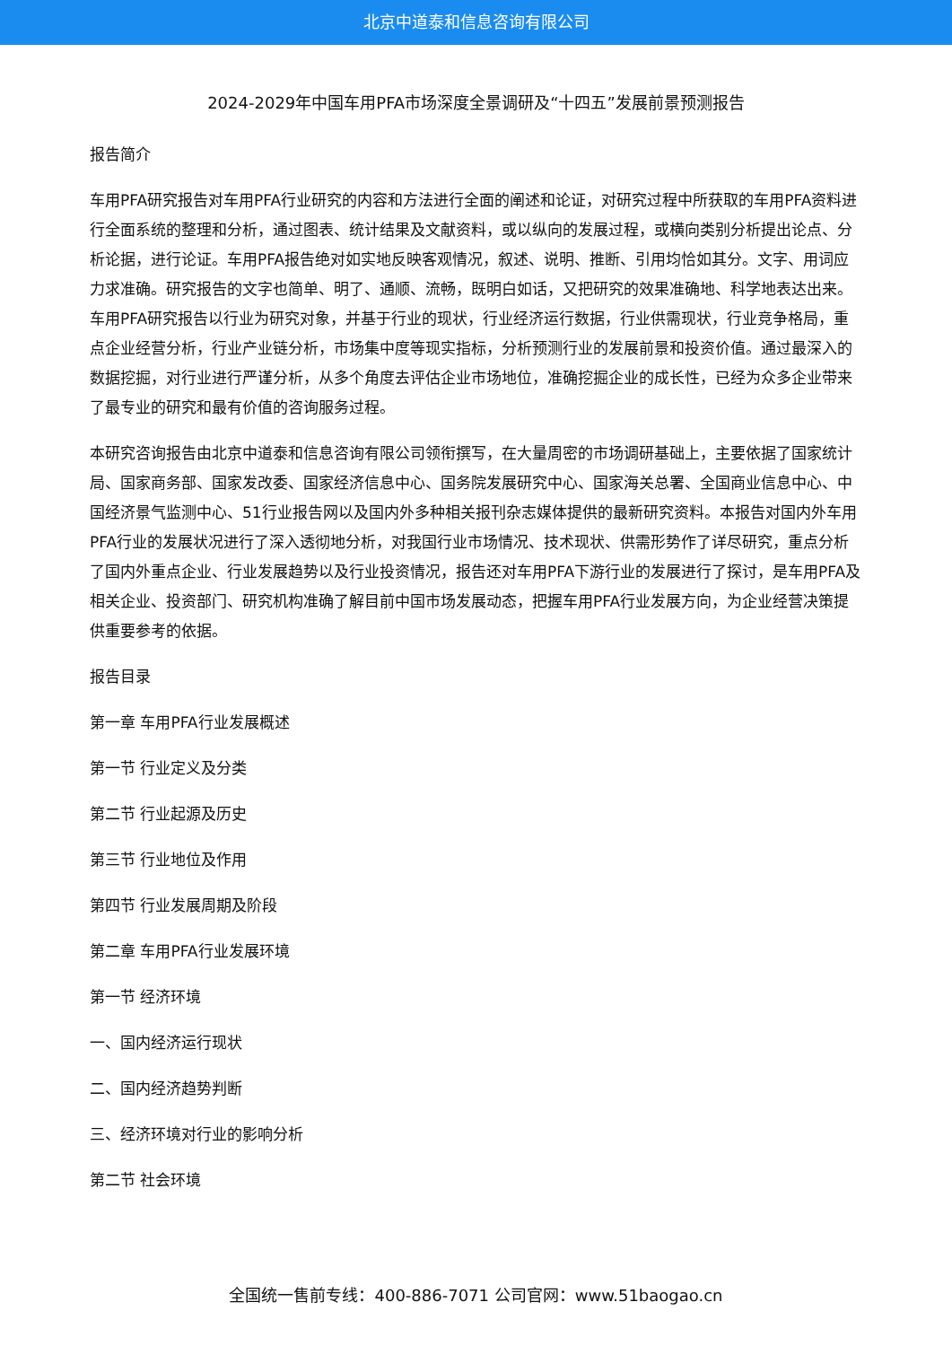北京中道泰和信息咨询有限公司
2024-2029年中国车用PFA市场深度全景调研及“十四五”发展前景预测报告
报告简介
车用PFA研究报告对车用PFA行业研究的内容和方法进行全面的阐述和论证，对研究过程中所获取的车用PFA资料进行全面系统的整理和分析，通过图表、统计结果及文献资料，或以纵向的发展过程，或横向类别分析提出论点、分析论据，进行论证。车用PFA报告绝对如实地反映客观情况，叙述、说明、推断、引用均恰如其分。文字、用词应力求准确。研究报告的文字也简单、明了、通顺、流畅，既明白如话，又把研究的效果准确地、科学地表达出来。车用PFA研究报告以行业为研究对象，并基于行业的现状，行业经济运行数据，行业供需现状，行业竞争格局，重点企业经营分析，行业产业链分析，市场集中度等现实指标，分析预测行业的发展前景和投资价值。通过最深入的数据挖掘，对行业进行严谨分析，从多个角度去评估企业市场地位，准确挖掘企业的成长性，已经为众多企业带来了最专业的研究和最有价值的咨询服务过程。
本研究咨询报告由北京中道泰和信息咨询有限公司领衔撰写，在大量周密的市场调研基础上，主要依据了国家统计局、国家商务部、国家发改委、国家经济信息中心、国务院发展研究中心、国家海关总署、全国商业信息中心、中国经济景气监测中心、51行业报告网以及国内外多种相关报刊杂志媒体提供的最新研究资料。本报告对国内外车用PFA行业的发展状况进行了深入透彻地分析，对我国行业市场情况、技术现状、供需形势作了详尽研究，重点分析了国内外重点企业、行业发展趋势以及行业投资情况，报告还对车用PFA下游行业的发展进行了探讨，是车用PFA及相关企业、投资部门、研究机构准确了解目前中国市场发展动态，把握车用PFA行业发展方向，为企业经营决策提供重要参考的依据。
报告目录
第一章 车用PFA行业发展概述
第一节 行业定义及分类
第二节 行业起源及历史
第三节 行业地位及作用
第四节 行业发展周期及阶段
第二章 车用PFA行业发展环境
第一节 经济环境
一、国内经济运行现状
二、国内经济趋势判断
三、经济环境对行业的影响分析
第二节 社会环境
全国统一售前专线：400-886-7071 公司官网：www.51baogao.cn